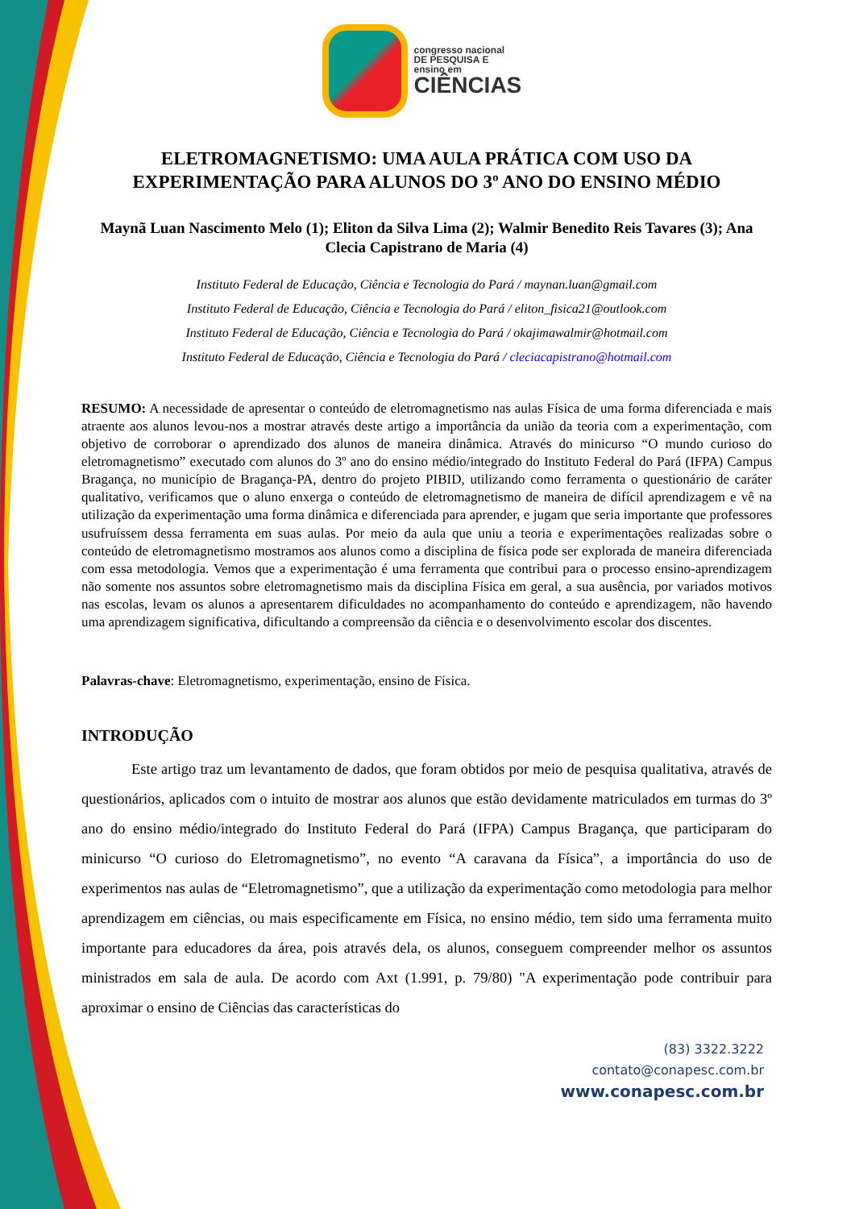congresso nacional
DE PESQUISA E
ensino em
CIÊNCIAS
ELETROMAGNETISMO: UMA AULA PRÁTICA COM USO DA EXPERIMENTAÇÃO PARA ALUNOS DO 3º ANO DO ENSINO MÉDIO
Maynã Luan Nascimento Melo (1); Eliton da Silva Lima (2); Walmir Benedito Reis Tavares (3); Ana Clecia Capistrano de Maria (4)
Instituto Federal de Educação, Ciência e Tecnologia do Pará / maynan.luan@gmail.com
Instituto Federal de Educação, Ciência e Tecnologia do Pará / eliton_fisica21@outlook.com
Instituto Federal de Educação, Ciência e Tecnologia do Pará / okajimawalmir@hotmail.com
Instituto Federal de Educação, Ciência e Tecnologia do Pará / cleciacapistrano@hotmail.com
RESUMO: A necessidade de apresentar o conteúdo de eletromagnetismo nas aulas Física de uma forma diferenciada e mais atraente aos alunos levou-nos a mostrar através deste artigo a importância da união da teoria com a experimentação, com objetivo de corroborar o aprendizado dos alunos de maneira dinâmica. Através do minicurso “O mundo curioso do eletromagnetismo” executado com alunos do 3º ano do ensino médio/integrado do Instituto Federal do Pará (IFPA) Campus Bragança, no município de Bragança-PA, dentro do projeto PIBID, utilizando como ferramenta o questionário de caráter qualitativo, verificamos que o aluno enxerga o conteúdo de eletromagnetismo de maneira de difícil aprendizagem e vê na utilização da experimentação uma forma dinâmica e diferenciada para aprender, e jugam que seria importante que professores usufruíssem dessa ferramenta em suas aulas. Por meio da aula que uniu a teoria e experimentações realizadas sobre o conteúdo de eletromagnetismo mostramos aos alunos como a disciplina de física pode ser explorada de maneira diferenciada com essa metodologia. Vemos que a experimentação é uma ferramenta que contribui para o processo ensino-aprendizagem não somente nos assuntos sobre eletromagnetismo mais da disciplina Física em geral, a sua ausência, por variados motivos nas escolas, levam os alunos a apresentarem dificuldades no acompanhamento do conteúdo e aprendizagem, não havendo uma aprendizagem significativa, dificultando a compreensão da ciência e o desenvolvimento escolar dos discentes.
Palavras-chave: Eletromagnetismo, experimentação, ensino de Física.
INTRODUÇÃO
Este artigo traz um levantamento de dados, que foram obtidos por meio de pesquisa qualitativa, através de questionários, aplicados com o intuito de mostrar aos alunos que estão devidamente matriculados em turmas do 3º ano do ensino médio/integrado do Instituto Federal do Pará (IFPA) Campus Bragança, que participaram do minicurso “O curioso do Eletromagnetismo”, no evento “A caravana da Física”, a importância do uso de experimentos nas aulas de “Eletromagnetismo”, que a utilização da experimentação como metodologia para melhor aprendizagem em ciências, ou mais especificamente em Física, no ensino médio, tem sido uma ferramenta muito importante para educadores da área, pois através dela, os alunos, conseguem compreender melhor os assuntos ministrados em sala de aula. De acordo com Axt (1.991, p. 79/80) "A experimentação pode contribuir para aproximar o ensino de Ciências das características do
(83) 3322.3222
contato@conapesc.com.br
www.conapesc.com.br